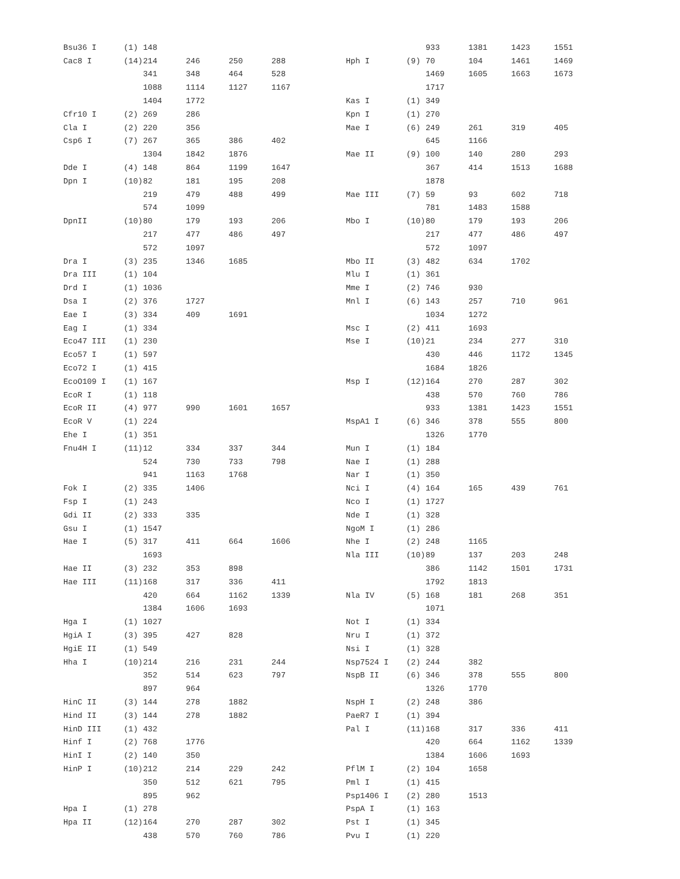| Bsu36 I | (1) | 148 | | | |
| Cac8 I | (14) | 214 | 246 | 250 | 288 |
| | | 341 | 348 | 464 | 528 |
| | | 1088 | 1114 | 1127 | 1167 |
| | | 1404 | 1772 | | |
| Cfr10 I | (2) | 269 | 286 | | |
| Cla I | (2) | 220 | 356 | | |
| Csp6 I | (7) | 267 | 365 | 386 | 402 |
| | | 1304 | 1842 | 1876 | |
| Dde I | (4) | 148 | 864 | 1199 | 1647 |
| Dpn I | (10) | 82 | 181 | 195 | 208 |
| | | 219 | 479 | 488 | 499 |
| | | 574 | 1099 | | |
| DpnII | (10) | 80 | 179 | 193 | 206 |
| | | 217 | 477 | 486 | 497 |
| | | 572 | 1097 | | |
| Dra I | (3) | 235 | 1346 | 1685 | |
| Dra III | (1) | 104 | | | |
| Drd I | (1) | 1036 | | | |
| Dsa I | (2) | 376 | 1727 | | |
| Eae I | (3) | 334 | 409 | 1691 | |
| Eag I | (1) | 334 | | | |
| Eco47 III | (1) | 230 | | | |
| Eco57 I | (1) | 597 | | | |
| Eco72 I | (1) | 415 | | | |
| EcoO109 I | (1) | 167 | | | |
| EcoR I | (1) | 118 | | | |
| EcoR II | (4) | 977 | 990 | 1601 | 1657 |
| EcoR V | (1) | 224 | | | |
| Ehe I | (1) | 351 | | | |
| Fnu4H I | (11) | 12 | 334 | 337 | 344 |
| | | 524 | 730 | 733 | 798 |
| | | 941 | 1163 | 1768 | |
| Fok I | (2) | 335 | 1406 | | |
| Fsp I | (1) | 243 | | | |
| Gdi II | (2) | 333 | 335 | | |
| Gsu I | (1) | 1547 | | | |
| Hae I | (5) | 317 | 411 | 664 | 1606 |
| | | 1693 | | | |
| Hae II | (3) | 232 | 353 | 898 | |
| Hae III | (11) | 168 | 317 | 336 | 411 |
| | | 420 | 664 | 1162 | 1339 |
| | | 1384 | 1606 | 1693 | |
| Hga I | (1) | 1027 | | | |
| HgiA I | (3) | 395 | 427 | 828 | |
| HgiE II | (1) | 549 | | | |
| Hha I | (10) | 214 | 216 | 231 | 244 |
| | | 352 | 514 | 623 | 797 |
| | | 897 | 964 | | |
| HinC II | (3) | 144 | 278 | 1882 | |
| Hind II | (3) | 144 | 278 | 1882 | |
| HinD III | (1) | 432 | | | |
| Hinf I | (2) | 768 | 1776 | | |
| HinI I | (2) | 140 | 350 | | |
| HinP I | (10) | 212 | 214 | 229 | 242 |
| | | 350 | 512 | 621 | 795 |
| | | 895 | 962 | | |
| Hpa I | (1) | 278 | | | |
| Hpa II | (12) | 164 | 270 | 287 | 302 |
| | | 438 | 570 | 760 | 786 |
| | | 933 | 1381 | 1423 | 1551 |
| Hph I | (9) | 70 | 104 | 1461 | 1469 |
| | | 1469 | 1605 | 1663 | 1673 |
| | | 1717 | | | |
| Kas I | (1) | 349 | | | |
| Kpn I | (1) | 270 | | | |
| Mae I | (6) | 249 | 261 | 319 | 405 |
| | | 645 | 1166 | | |
| Mae II | (9) | 100 | 140 | 280 | 293 |
| | | 367 | 414 | 1513 | 1688 |
| | | 1878 | | | |
| Mae III | (7) | 59 | 93 | 602 | 718 |
| | | 781 | 1483 | 1588 | |
| Mbo I | (10) | 80 | 179 | 193 | 206 |
| | | 217 | 477 | 486 | 497 |
| | | 572 | 1097 | | |
| Mbo II | (3) | 482 | 634 | 1702 | |
| Mlu I | (1) | 361 | | | |
| Mme I | (2) | 746 | 930 | | |
| Mnl I | (6) | 143 | 257 | 710 | 961 |
| | | 1034 | 1272 | | |
| Msc I | (2) | 411 | 1693 | | |
| Mse I | (10) | 21 | 234 | 277 | 310 |
| | | 430 | 446 | 1172 | 1345 |
| | | 1684 | 1826 | | |
| Msp I | (12) | 164 | 270 | 287 | 302 |
| | | 438 | 570 | 760 | 786 |
| | | 933 | 1381 | 1423 | 1551 |
| MspA1 I | (6) | 346 | 378 | 555 | 800 |
| | | 1326 | 1770 | | |
| Mun I | (1) | 184 | | | |
| Nae I | (1) | 288 | | | |
| Nar I | (1) | 350 | | | |
| Nci I | (4) | 164 | 165 | 439 | 761 |
| Nco I | (1) | 1727 | | | |
| Nde I | (1) | 328 | | | |
| NgoM I | (1) | 286 | | | |
| Nhe I | (2) | 248 | 1165 | | |
| Nla III | (10) | 89 | 137 | 203 | 248 |
| | | 386 | 1142 | 1501 | 1731 |
| | | 1792 | 1813 | | |
| Nla IV | (5) | 168 | 181 | 268 | 351 |
| | | 1071 | | | |
| Not I | (1) | 334 | | | |
| Nru I | (1) | 372 | | | |
| Nsi I | (1) | 328 | | | |
| Nsp7524 I | (2) | 244 | 382 | | |
| NspB II | (6) | 346 | 378 | 555 | 800 |
| | | 1326 | 1770 | | |
| NspH I | (2) | 248 | 386 | | |
| PaeR7 I | (1) | 394 | | | |
| Pal I | (11) | 168 | 317 | 336 | 411 |
| | | 420 | 664 | 1162 | 1339 |
| | | 1384 | 1606 | 1693 | |
| PflM I | (2) | 104 | 1658 | | |
| Pml I | (1) | 415 | | | |
| Psp1406 I | (2) | 280 | 1513 | | |
| PspA I | (1) | 163 | | | |
| Pst I | (1) | 345 | | | |
| Pvu I | (1) | 220 | | | |